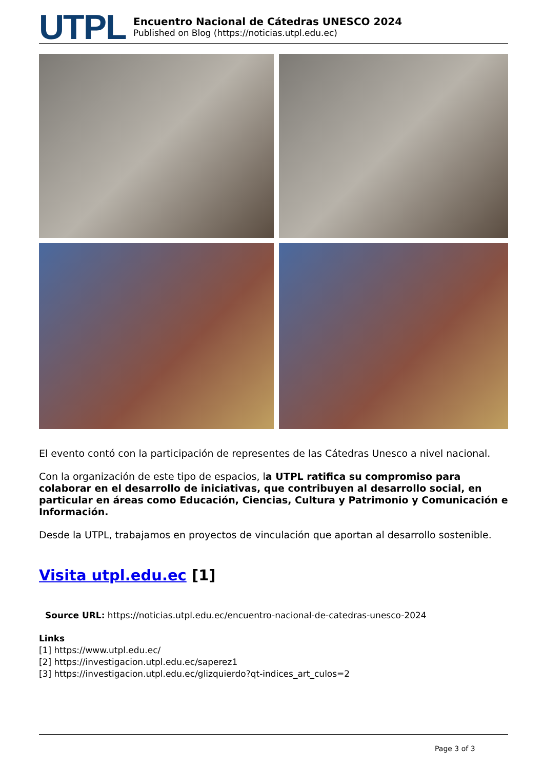UTPL
Encuentro Nacional de Cátedras UNESCO 2024
Published on Blog (https://noticias.utpl.edu.ec)
El evento contó con la participación de representes de las Cátedras Unesco a nivel nacional.
Con la organización de este tipo de espacios, la UTPL ratifica su compromiso para colaborar en el desarrollo de iniciativas, que contribuyen al desarrollo social, en particular en áreas como Educación, Ciencias, Cultura y Patrimonio y Comunicación e Información.
Desde la UTPL, trabajamos en proyectos de vinculación que aportan al desarrollo sostenible.
Visita utpl.edu.ec [1]
Source URL: https://noticias.utpl.edu.ec/encuentro-nacional-de-catedras-unesco-2024
Links
[1] https://www.utpl.edu.ec/
[2] https://investigacion.utpl.edu.ec/saperez1
[3] https://investigacion.utpl.edu.ec/glizquierdo?qt-indices_art_culos=2
Page 3 of 3